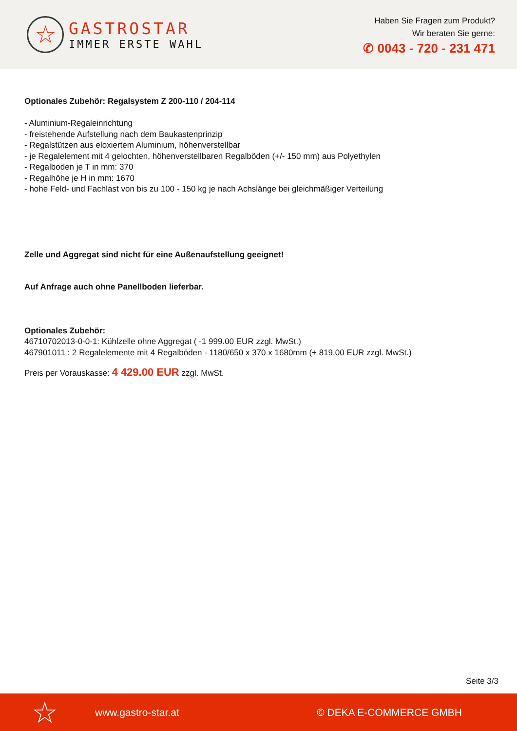☆
GASTROSTAR
IMMER ERSTE WAHL
Haben Sie Fragen zum Produkt?
Wir beraten Sie gerne:
✆ 0043 - 720 - 231 471
Optionales Zubehör: Regalsystem Z 200-110 / 204-114
- Aluminium-Regaleinrichtung
- freistehende Aufstellung nach dem Baukastenprinzip
- Regalstützen aus eloxiertem Aluminium, höhenverstellbar
- je Regalelement mit 4 gelochten, höhenverstellbaren Regalböden (+/- 150 mm) aus Polyethylen
- Regalboden je T in mm: 370
- Regalhöhe je H in mm: 1670
- hohe Feld- und Fachlast von bis zu 100 - 150 kg je nach Achslänge bei gleichmäßiger Verteilung
Zelle und Aggregat sind nicht für eine Außenaufstellung geeignet!
Auf Anfrage auch ohne Panellboden lieferbar.
Optionales Zubehör:
46710702013-0-0-1: Kühlzelle ohne Aggregat ( -1 999.00 EUR zzgl. MwSt.)
467901011 : 2 Regalelemente mit 4 Regalböden - 1180/650 x 370 x 1680mm (+ 819.00 EUR zzgl. MwSt.)
Preis per Vorauskasse: 4 429.00 EUR zzgl. MwSt.
Seite 3/3
☆ www.gastro-star.at © DEKA E-COMMERCE GMBH